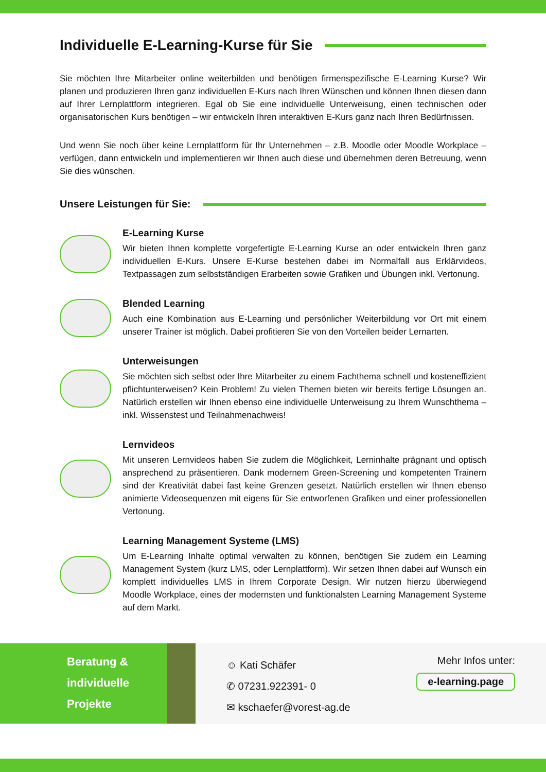Individuelle E-Learning-Kurse für Sie
Sie möchten Ihre Mitarbeiter online weiterbilden und benötigen firmenspezifische E-Learning Kurse? Wir planen und produzieren Ihren ganz individuellen E-Kurs nach Ihren Wünschen und können Ihnen diesen dann auf Ihrer Lernplattform integrieren. Egal ob Sie eine individuelle Unterweisung, einen technischen oder organisatorischen Kurs benötigen – wir entwickeln Ihren interaktiven E-Kurs ganz nach Ihren Bedürfnissen.
Und wenn Sie noch über keine Lernplattform für Ihr Unternehmen – z.B. Moodle oder Moodle Workplace – verfügen, dann entwickeln und implementieren wir Ihnen auch diese und übernehmen deren Betreuung, wenn Sie dies wünschen.
Unsere Leistungen für Sie:
E-Learning Kurse
Wir bieten Ihnen komplette vorgefertigte E-Learning Kurse an oder entwickeln Ihren ganz individuellen E-Kurs. Unsere E-Kurse bestehen dabei im Normalfall aus Erklärvideos, Textpassagen zum selbstständigen Erarbeiten sowie Grafiken und Übungen inkl. Vertonung.
Blended Learning
Auch eine Kombination aus E-Learning und persönlicher Weiterbildung vor Ort mit einem unserer Trainer ist möglich. Dabei profitieren Sie von den Vorteilen beider Lernarten.
Unterweisungen
Sie möchten sich selbst oder Ihre Mitarbeiter zu einem Fachthema schnell und kosteneffizient pflichtunterweisen? Kein Problem! Zu vielen Themen bieten wir bereits fertige Lösungen an. Natürlich erstellen wir Ihnen ebenso eine individuelle Unterweisung zu Ihrem Wunschthema – inkl. Wissenstest und Teilnahmenachweis!
Lernvideos
Mit unseren Lernvideos haben Sie zudem die Möglichkeit, Lerninhalte prägnant und optisch ansprechend zu präsentieren. Dank modernem Green-Screening und kompetenten Trainern sind der Kreativität dabei fast keine Grenzen gesetzt. Natürlich erstellen wir Ihnen ebenso animierte Videosequenzen mit eigens für Sie entworfenen Grafiken und einer professionellen Vertonung.
Learning Management Systeme (LMS)
Um E-Learning Inhalte optimal verwalten zu können, benötigen Sie zudem ein Learning Management System (kurz LMS, oder Lernplattform). Wir setzen Ihnen dabei auf Wunsch ein komplett individuelles LMS in Ihrem Corporate Design. Wir nutzen hierzu überwiegend Moodle Workplace, eines der modernsten und funktionalsten Learning Management Systeme auf dem Markt.
Beratung &
individuelle
Projekte
☺ Kati Schäfer
✆ 07231.922391- 0
✉ kschaefer@vorest-ag.de
Mehr Infos unter:
e-learning.page